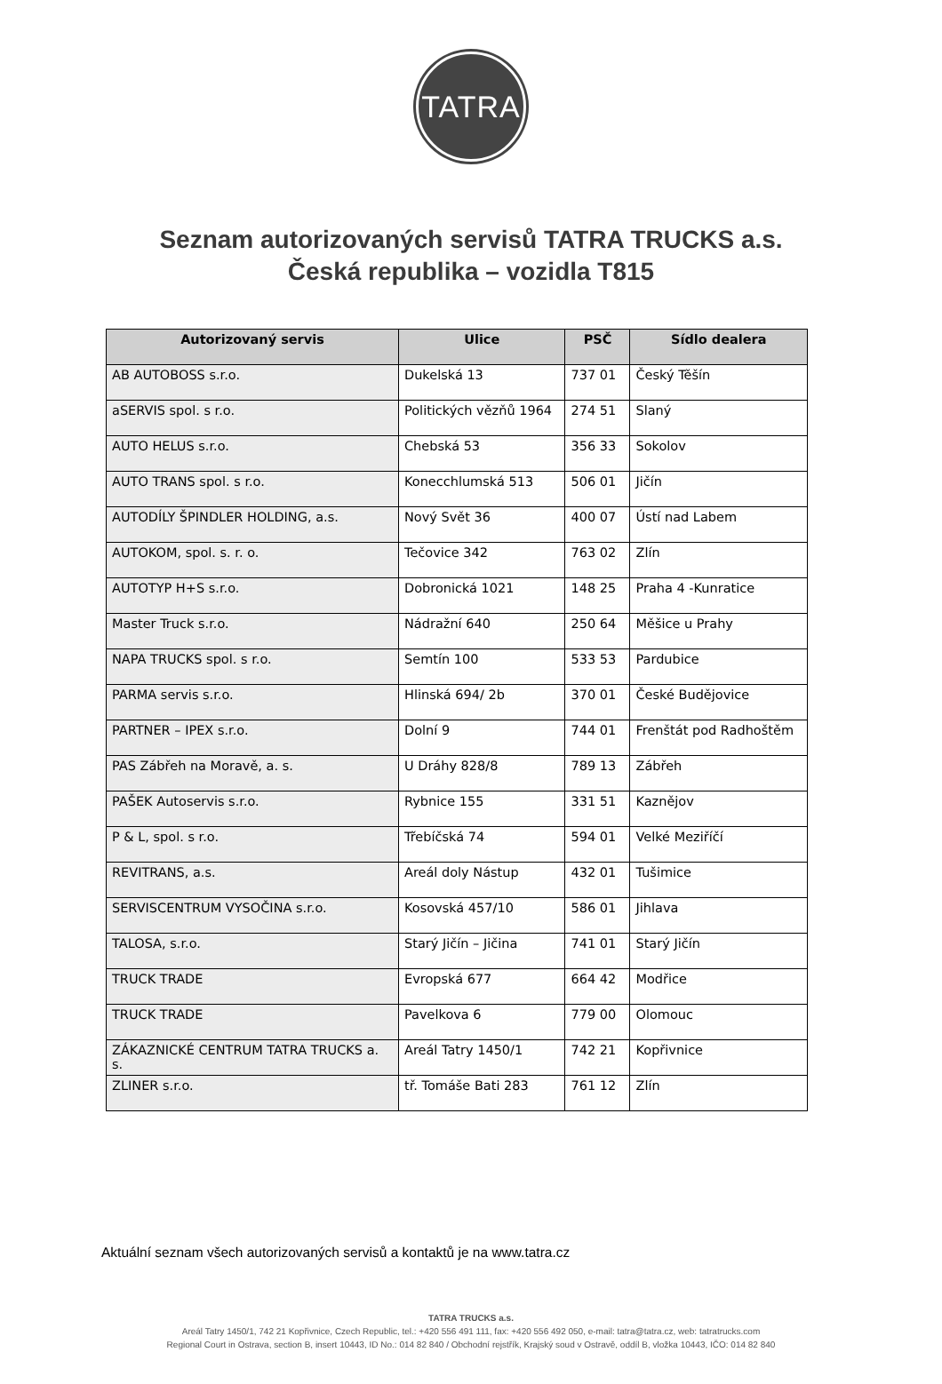TATRA
Seznam autorizovaných servisů TATRA TRUCKS a.s.
Česká republika – vozidla T815
| Autorizovaný servis | Ulice | PSČ | Sídlo dealera |
| --- | --- | --- | --- |
| AB AUTOBOSS s.r.o. | Dukelská 13 | 737 01 | Český Těšín |
| aSERVIS spol. s r.o. | Politických vězňů 1964 | 274 51 | Slaný |
| AUTO HELUS s.r.o. | Chebská 53 | 356 33 | Sokolov |
| AUTO TRANS spol. s r.o. | Konecchlumská 513 | 506 01 | Jičín |
| AUTODÍLY ŠPINDLER HOLDING, a.s. | Nový Svět 36 | 400 07 | Ústí nad Labem |
| AUTOKOM, spol. s. r. o. | Tečovice 342 | 763 02 | Zlín |
| AUTOTYP H+S s.r.o. | Dobronická 1021 | 148 25 | Praha 4 -Kunratice |
| Master Truck s.r.o. | Nádražní 640 | 250 64 | Měšice u Prahy |
| NAPA TRUCKS spol. s r.o. | Semtín 100 | 533 53 | Pardubice |
| PARMA servis s.r.o. | Hlinská 694/ 2b | 370 01 | České Budějovice |
| PARTNER – IPEX s.r.o. | Dolní 9 | 744 01 | Frenštát pod Radhoštěm |
| PAS Zábřeh na Moravě, a. s. | U Dráhy 828/8 | 789 13 | Zábřeh |
| PAŠEK Autoservis s.r.o. | Rybnice 155 | 331 51 | Kaznějov |
| P & L, spol. s r.o. | Třebíčská 74 | 594 01 | Velké Meziříčí |
| REVITRANS, a.s. | Areál doly Nástup | 432 01 | Tušimice |
| SERVISCENTRUM VYSOČINA s.r.o. | Kosovská 457/10 | 586 01 | Jihlava |
| TALOSA, s.r.o. | Starý Jičín – Jičina | 741 01 | Starý Jičín |
| TRUCK TRADE | Evropská 677 | 664 42 | Modřice |
| TRUCK TRADE | Pavelkova 6 | 779 00 | Olomouc |
| ZÁKAZNICKÉ CENTRUM TATRA TRUCKS a. s. | Areál Tatry 1450/1 | 742 21 | Kopřivnice |
| ZLINER s.r.o. | tř. Tomáše Bati 283 | 761 12 | Zlín |
Aktuální seznam všech autorizovaných servisů a kontaktů je na www.tatra.cz
TATRA TRUCKS a.s.
Areál Tatry 1450/1, 742 21 Kopřivnice, Czech Republic, tel.: +420 556 491 111, fax: +420 556 492 050, e-mail: tatra@tatra.cz, web: tatratrucks.com
Regional Court in Ostrava, section B, insert 10443, ID No.: 014 82 840 / Obchodní rejstřík, Krajský soud v Ostravě, oddíl B, vložka 10443, IČO: 014 82 840